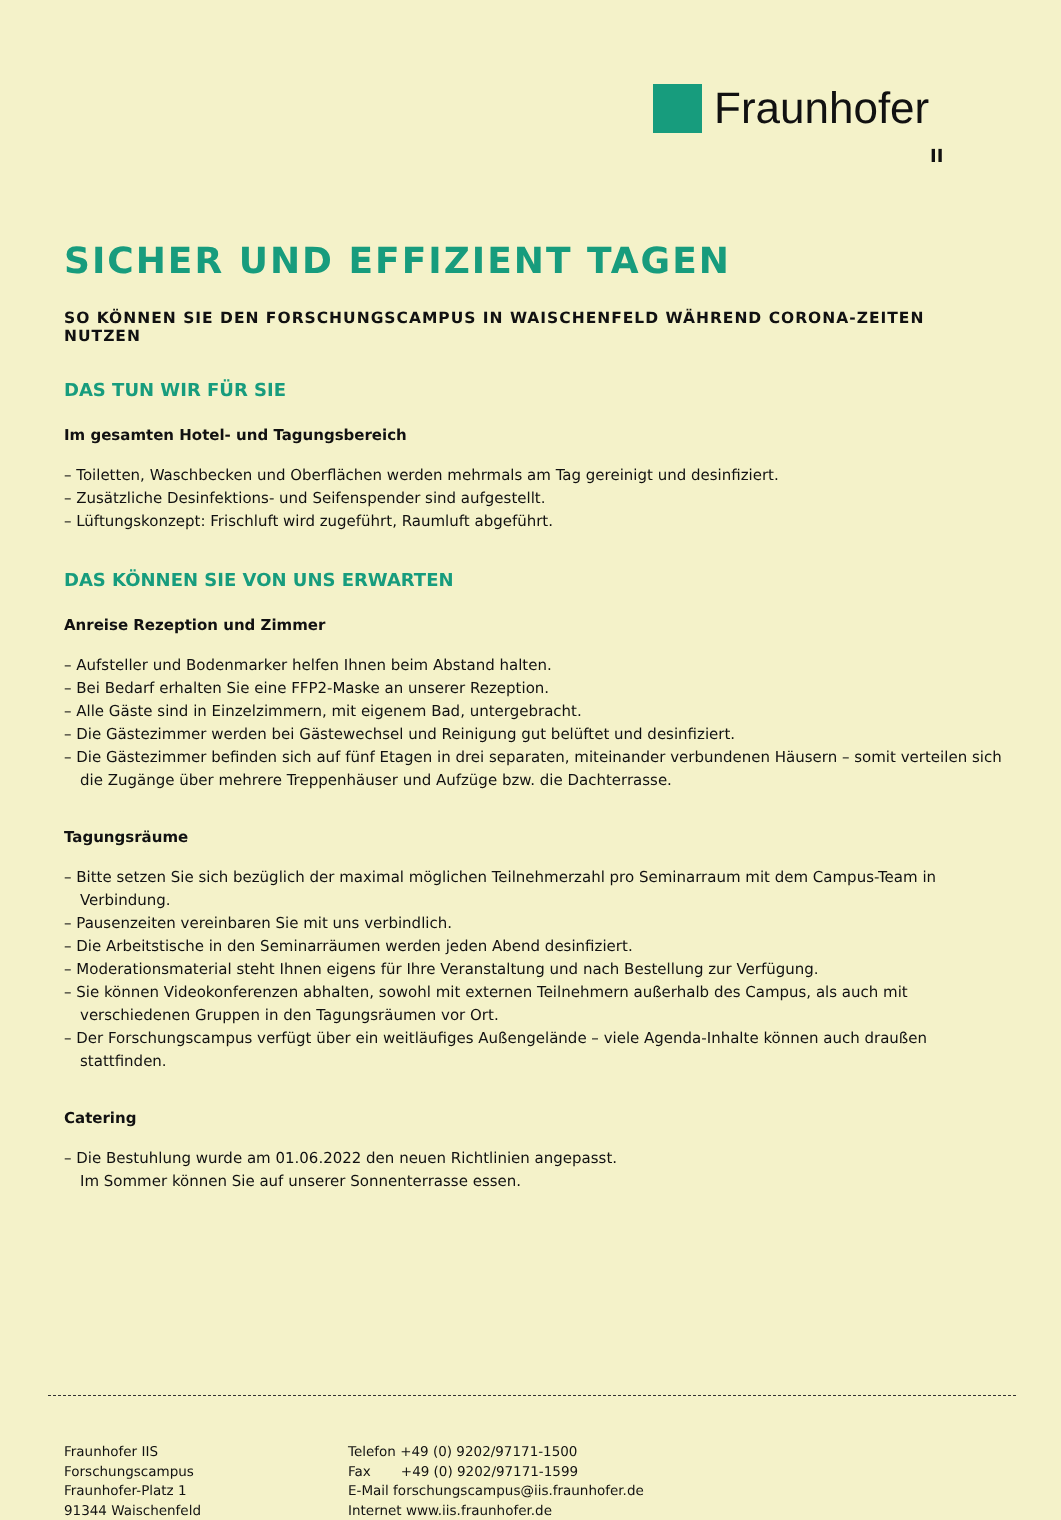Fraunhofer
II
SICHER UND EFFIZIENT TAGEN
SO KÖNNEN SIE DEN FORSCHUNGSCAMPUS IN WAISCHENFELD WÄHREND CORONA-ZEITEN NUTZEN
DAS TUN WIR FÜR SIE
Im gesamten Hotel- und Tagungsbereich
– Toiletten, Waschbecken und Oberflächen werden mehrmals am Tag gereinigt und desinfiziert.
– Zusätzliche Desinfektions- und Seifenspender sind aufgestellt.
– Lüftungskonzept: Frischluft wird zugeführt, Raumluft abgeführt.
DAS KÖNNEN SIE VON UNS ERWARTEN
Anreise Rezeption und Zimmer
– Aufsteller und Bodenmarker helfen Ihnen beim Abstand halten.
– Bei Bedarf erhalten Sie eine FFP2-Maske an unserer Rezeption.
– Alle Gäste sind in Einzelzimmern, mit eigenem Bad, untergebracht.
– Die Gästezimmer werden bei Gästewechsel und Reinigung gut belüftet und desinfiziert.
– Die Gästezimmer befinden sich auf fünf Etagen in drei separaten, miteinander verbundenen Häusern – somit verteilen sich die Zugänge über mehrere Treppenhäuser und Aufzüge bzw. die Dachterrasse.
Tagungsräume
– Bitte setzen Sie sich bezüglich der maximal möglichen Teilnehmerzahl pro Seminarraum mit dem Campus-Team in Verbindung.
– Pausenzeiten vereinbaren Sie mit uns verbindlich.
– Die Arbeitstische in den Seminarräumen werden jeden Abend desinfiziert.
– Moderationsmaterial steht Ihnen eigens für Ihre Veranstaltung und nach Bestellung zur Verfügung.
– Sie können Videokonferenzen abhalten, sowohl mit externen Teilnehmern außerhalb des Campus, als auch mit verschiedenen Gruppen in den Tagungsräumen vor Ort.
– Der Forschungscampus verfügt über ein weitläufiges Außengelände – viele Agenda-Inhalte können auch draußen stattfinden.
Catering
– Die Bestuhlung wurde am 01.06.2022 den neuen Richtlinien angepasst.
Im Sommer können Sie auf unserer Sonnenterrasse essen.
Fraunhofer IIS
Forschungscampus
Fraunhofer-Platz 1
91344 Waischenfeld
Telefon +49 (0) 9202/97171-1500
Fax +49 (0) 9202/97171-1599
E-Mail forschungscampus@iis.fraunhofer.de
Internet www.iis.fraunhofer.de